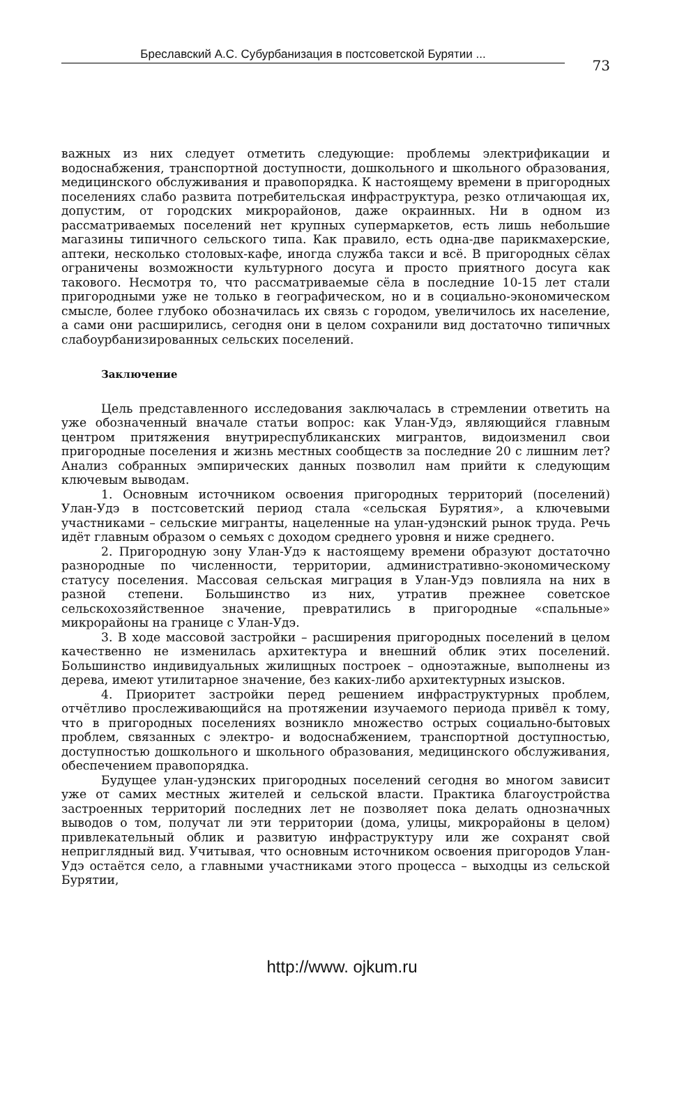Бреславский А.С. Субурбанизация в постсоветской Бурятии ...
73
важных из них следует отметить следующие: проблемы электрификации и водоснабжения, транспортной доступности, дошкольного и школьного образования, медицинского обслуживания и правопорядка. К настоящему времени в пригородных поселениях слабо развита потребительская инфраструктура, резко отличающая их, допустим, от городских микрорайонов, даже окраинных. Ни в одном из рассматриваемых поселений нет крупных супермаркетов, есть лишь небольшие магазины типичного сельского типа. Как правило, есть одна-две парикмахерские, аптеки, несколько столовых-кафе, иногда служба такси и всё. В пригородных сёлах ограничены возможности культурного досуга и просто приятного досуга как такового. Несмотря то, что рассматриваемые сёла в последние 10-15 лет стали пригородными уже не только в географическом, но и в социально-экономическом смысле, более глубоко обозначилась их связь с городом, увеличилось их население, а сами они расширились, сегодня они в целом сохранили вид достаточно типичных слабоурбанизированных сельских поселений.
Заключение
Цель представленного исследования заключалась в стремлении ответить на уже обозначенный вначале статьи вопрос: как Улан-Удэ, являющийся главным центром притяжения внутриреспубликанских мигрантов, видоизменил свои пригородные поселения и жизнь местных сообществ за последние 20 с лишним лет? Анализ собранных эмпирических данных позволил нам прийти к следующим ключевым выводам.
1. Основным источником освоения пригородных территорий (поселений) Улан-Удэ в постсоветский период стала «сельская Бурятия», а ключевыми участниками – сельские мигранты, нацеленные на улан-удэнский рынок труда. Речь идёт главным образом о семьях с доходом среднего уровня и ниже среднего.
2. Пригородную зону Улан-Удэ к настоящему времени образуют достаточно разнородные по численности, территории, административно-экономическому статусу поселения. Массовая сельская миграция в Улан-Удэ повлияла на них в разной степени. Большинство из них, утратив прежнее советское сельскохозяйственное значение, превратились в пригородные «спальные» микрорайоны на границе с Улан-Удэ.
3. В ходе массовой застройки – расширения пригородных поселений в целом качественно не изменилась архитектура и внешний облик этих поселений. Большинство индивидуальных жилищных построек – одноэтажные, выполнены из дерева, имеют утилитарное значение, без каких-либо архитектурных изысков.
4. Приоритет застройки перед решением инфраструктурных проблем, отчётливо прослеживающийся на протяжении изучаемого периода привёл к тому, что в пригородных поселениях возникло множество острых социально-бытовых проблем, связанных с электро- и водоснабжением, транспортной доступностью, доступностью дошкольного и школьного образования, медицинского обслуживания, обеспечением правопорядка.
Будущее улан-удэнских пригородных поселений сегодня во многом зависит уже от самих местных жителей и сельской власти. Практика благоустройства застроенных территорий последних лет не позволяет пока делать однозначных выводов о том, получат ли эти территории (дома, улицы, микрорайоны в целом) привлекательный облик и развитую инфраструктуру или же сохранят свой неприглядный вид. Учитывая, что основным источником освоения пригородов Улан-Удэ остаётся село, а главными участниками этого процесса – выходцы из сельской Бурятии,
http://www. ojkum.ru